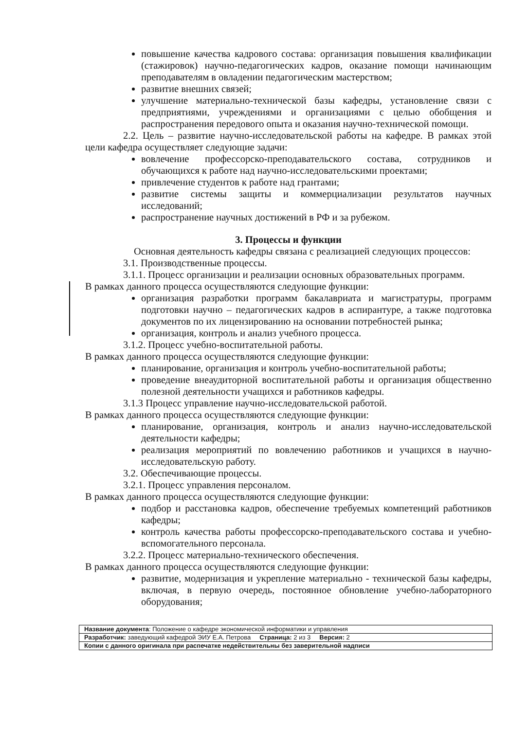повышение качества кадрового состава: организация повышения квалификации (стажировок) научно-педагогических кадров, оказание помощи начинающим преподавателям в овладении педагогическим мастерством;
развитие внешних связей;
улучшение материально-технической базы кафедры, установление связи с предприятиями, учреждениями и организациями с целью обобщения и распространения передового опыта и оказания научно-технической помощи.
2.2. Цель – развитие научно-исследовательской работы на кафедре. В рамках этой цели кафедра осуществляет следующие задачи:
вовлечение профессорско-преподавательского состава, сотрудников и обучающихся к работе над научно-исследовательскими проектами;
привлечение студентов к работе над грантами;
развитие системы защиты и коммерциализации результатов научных исследований;
распространение научных достижений в РФ и за рубежом.
3. Процессы и функции
Основная деятельность кафедры связана с реализацией следующих процессов:
3.1. Производственные процессы.
3.1.1. Процесс организации и реализации основных образовательных программ.
В рамках данного процесса осуществляются следующие функции:
организация разработки программ бакалавриата и магистратуры, программ подготовки научно – педагогических кадров в аспирантуре, а также подготовка документов по их лицензированию на основании потребностей рынка;
организация, контроль и анализ учебного процесса.
3.1.2. Процесс учебно-воспитательной работы.
В рамках данного процесса осуществляются следующие функции:
планирование, организация и контроль учебно-воспитательной работы;
проведение внеаудиторной воспитательной работы и организация общественно полезной деятельности учащихся и работников кафедры.
3.1.3 Процесс управление научно-исследовательской работой.
В рамках данного процесса осуществляются следующие функции:
планирование, организация, контроль и анализ научно-исследовательской деятельности кафедры;
реализация мероприятий по вовлечению работников и учащихся в научно-исследовательскую работу.
3.2. Обеспечивающие процессы.
3.2.1. Процесс управления персоналом.
В рамках данного процесса осуществляются следующие функции:
подбор и расстановка кадров, обеспечение требуемых компетенций работников кафедры;
контроль качества работы профессорско-преподавательского состава и учебно-вспомогательного персонала.
3.2.2. Процесс материально-технического обеспечения.
В рамках данного процесса осуществляются следующие функции:
развитие, модернизация и укрепление материально - технической базы кафедры, включая, в первую очередь, постоянное обновление учебно-лабораторного оборудования;
| Название документа : Положение о кафедре экономической информатики и управления |
| Разработчик: заведующий кафедрой ЭИУ Е.А. Петрова Страница: 2 из 3 Версия: 2 |
| Копии с данного оригинала при распечатке недействительны без заверительной надписи |